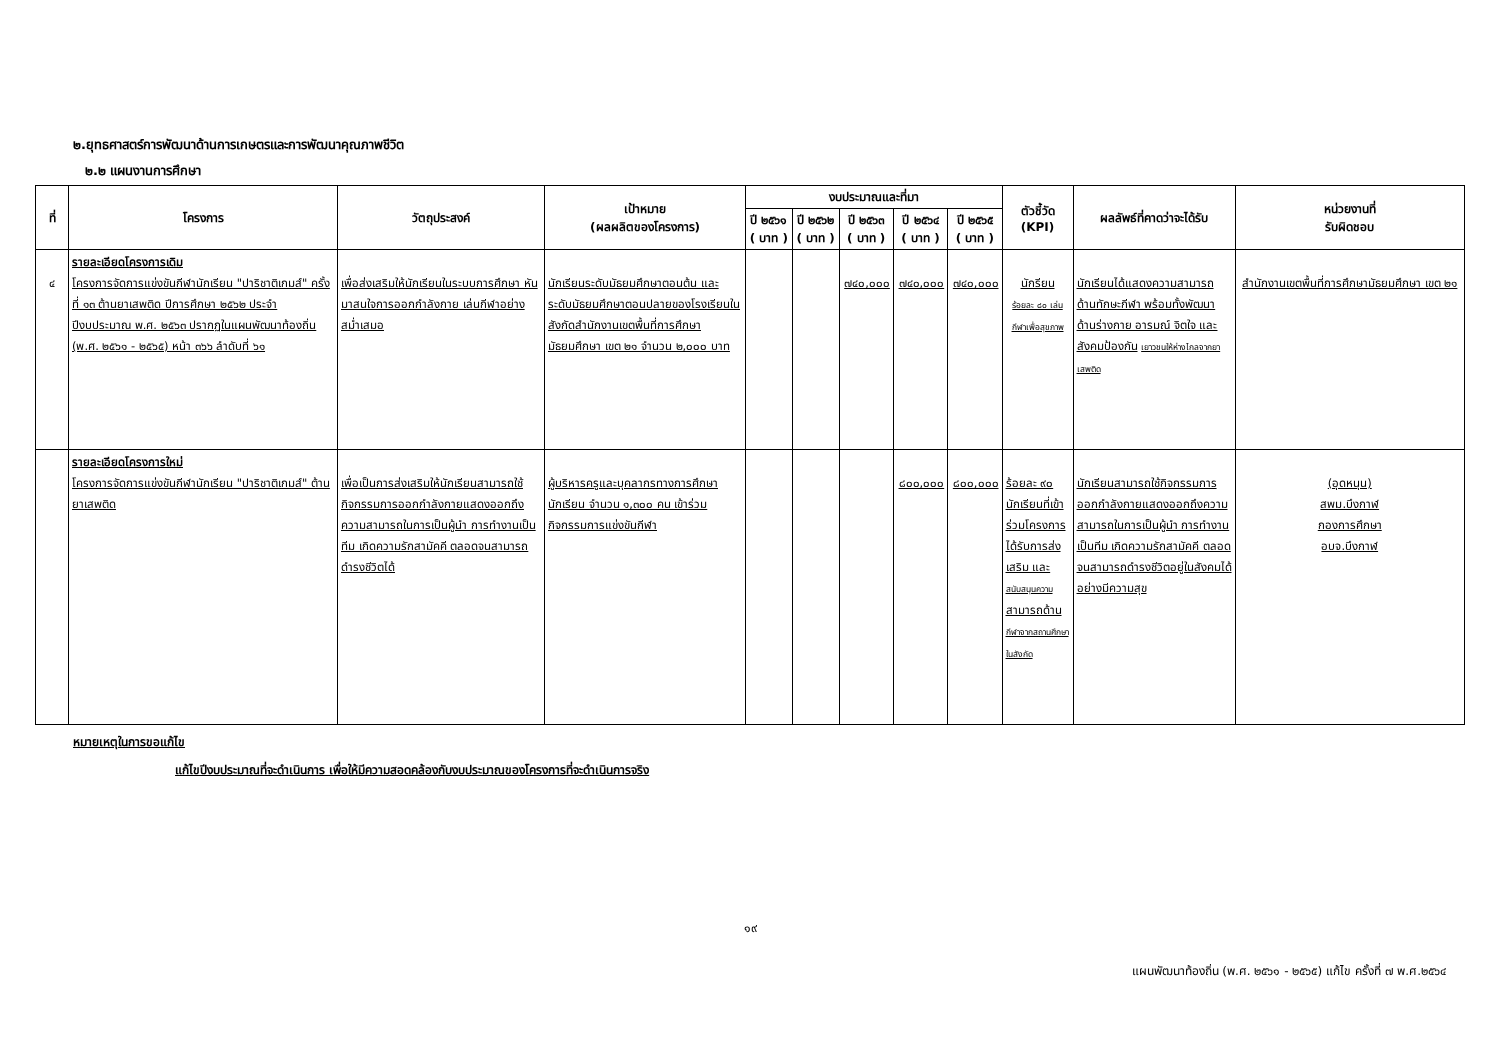๒.ยุทธศาสตร์การพัฒนาด้านการเกษตรและการพัฒนาคุณภาพชีวิต
๒.๒ แผนงานการศึกษา
| ที่ | โครงการ | วัตถุประสงค์ | เป้าหมาย (ผลผลิตของโครงการ) | งบประมาณและที่มา | | | | | ตัวชี้วัด (KPI) | ผลลัพธ์ที่คาดว่าจะได้รับ | หน่วยงานที่ รับผิดชอบ |
| --- | --- | --- | --- | --- | --- | --- | --- | --- | --- | --- | --- |
| | | | | ปี ๒๕๖๑ ( บาท ) | ปี ๒๕๖๒ ( บาท ) | ปี ๒๕๖๓ ( บาท ) | ปี ๒๕๖๔ ( บาท ) | ปี ๒๕๖๕ ( บาท ) | | | |
| ๔ | รายละเอียดโครงการเดิม โครงการจัดการแข่งขันกีฬานักเรียน "ปาริชาติเกมส์" ครั้งที่ ๑๓ ต้านยาเสพติด ปีการศึกษา ๒๕๖๒ ประจำปีงบประมาณ พ.ศ. ๒๕๖๓ ปรากฏในแผนพัฒนาท้องถิ่น (พ.ศ. ๒๕๖๑ - ๒๕๖๕) หน้า ๓๖๖ ลำดับที่ ๖๑ | เพื่อส่งเสริมให้นักเรียนในระบบการศึกษา หันมาสนใจการออกกำลังกาย เล่นกีฬาอย่างสม่ำเสมอ | นักเรียนระดับมัธยมศึกษาตอนต้น และระดับมัธยมศึกษาตอนปลายของโรงเรียนในสังกัดสำนักงานเขตพื้นที่การศึกษามัธยมศึกษา เขต ๒๑ จำนวน ๒,๐๐๐ บาท | | | ๗๔๐,๐๐๐ | ๗๔๐,๐๐๐ | ๗๔๐,๐๐๐ | นักรียน ร้อยละ ๘๐ เล่น กีฬาเพื่อสุขภาพ | นักเรียนได้แสดงความสามารถด้านทักษะกีฬา พร้อมทั้งพัฒนาด้านร่างกาย อารมณ์ จิตใจ และสังคมป้องกัน เยาวชนให้ห่างไกลจากยาเสพติด | สำนักงานเขตพื้นที่การศึกษามัธยมศึกษา เขต ๒๑ |
| | รายละเอียดโครงการใหม่ โครงการจัดการแข่งขันกีฬานักเรียน "ปาริชาติเกมส์" ต้านยาเสพติด | เพื่อเป็นการส่งเสริมให้นักเรียนสามารถใช้กิจกรรมการออกกำลังกายแสดงออกถึงความสามารถในการเป็นผู้นำ การทำงานเป็นทีม เกิดความรักสามัคคี ตลอดจนสามารถดำรงชีวิตได้ | ผู้บริหารครูและบุคลากรทางการศึกษา นักเรียน จำนวน ๑,๓๐๐ คน เข้าร่วมกิจกรรมการแข่งขันกีฬา | | | | ๘๐๐,๐๐๐ | ๘๐๐,๐๐๐ | ร้อยละ ๙๐ นักเรียนที่เข้าร่วมโครงการได้รับการส่งเสริม และ สนับสนุนความ สามารถด้าน กีฬาจากสถานศึกษาในสังกัด | นักเรียนสามารถใช้กิจกรรมการออกกำลังกายแสดงออกถึงความสามารถในการเป็นผู้นำ การทำงานเป็นทีม เกิดความรักสามัคคี ตลอดจนสามารถดำรงชีวิตอยู่ในสังคมได้อย่างมีความสุข | (อุดหนุน) สพม.บึงกาฬ กองการศึกษา อบจ.บึงกาฬ |
หมายเหตุในการขอแก้ไข
แก้ไขปีงบประมาณที่จะดำเนินการ เพื่อให้มีความสอดคล้องกับงบประมาณของโครงการที่จะดำเนินการจริง
๑๙
แผนพัฒนาท้องถิ่น (พ.ศ. ๒๕๖๑ - ๒๕๖๕) แก้ไข ครั้งที่ ๗ พ.ศ.๒๕๖๔